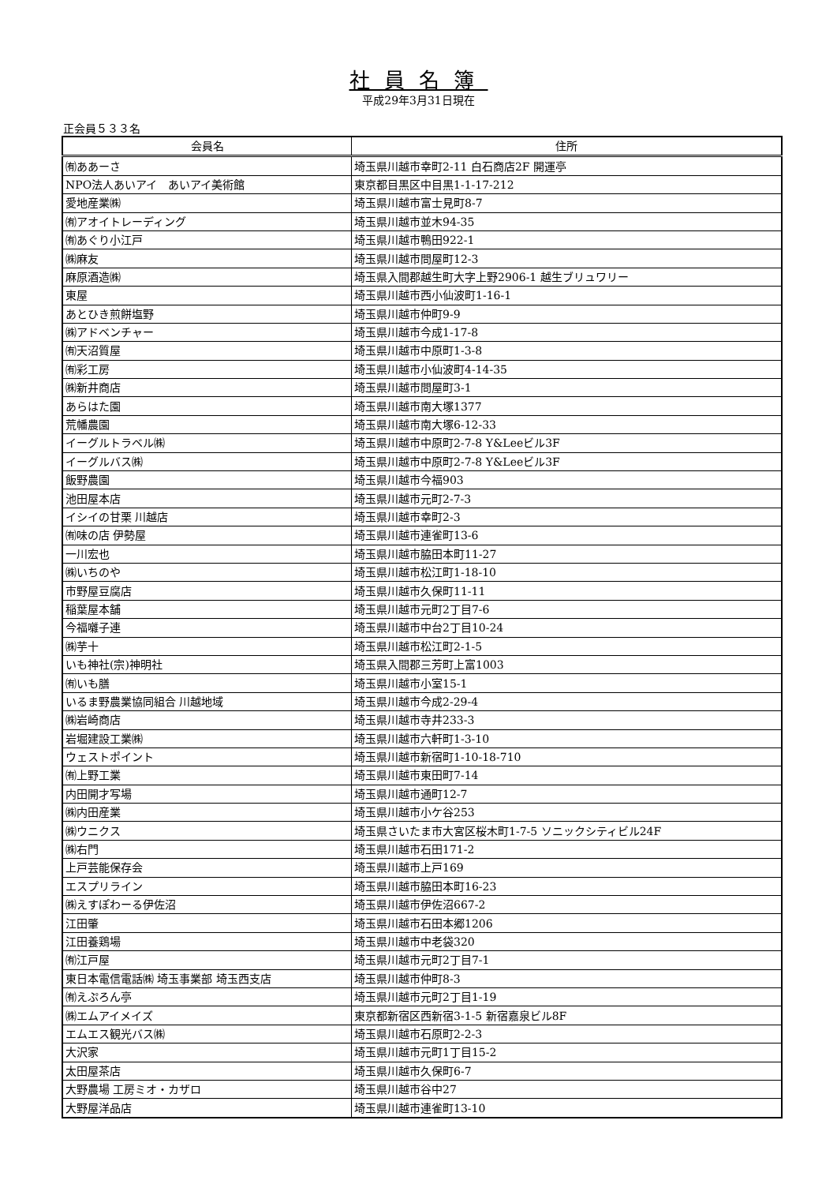社員名簿
平成29年3月31日現在
正会員５３３名
| 会員名 | 住所 |
| --- | --- |
| ㈲ああーさ | 埼玉県川越市幸町2-11 白石商店2F 開運亭 |
| NPO法人あいアイ あいアイ美術館 | 東京都目黒区中目黒1-1-17-212 |
| 愛地産業㈱ | 埼玉県川越市富士見町8-7 |
| ㈲アオイトレーディング | 埼玉県川越市並木94-35 |
| ㈲あぐり小江戸 | 埼玉県川越市鴨田922-1 |
| ㈱麻友 | 埼玉県川越市問屋町12-3 |
| 麻原酒造㈱ | 埼玉県入間郡越生町大字上野2906-1 越生ブリュワリー |
| 東屋 | 埼玉県川越市西小仙波町1-16-1 |
| あとひき煎餅塩野 | 埼玉県川越市仲町9-9 |
| ㈱アドベンチャー | 埼玉県川越市今成1-17-8 |
| ㈲天沼質屋 | 埼玉県川越市中原町1-3-8 |
| ㈲彩工房 | 埼玉県川越市小仙波町4-14-35 |
| ㈱新井商店 | 埼玉県川越市問屋町3-1 |
| あらはた園 | 埼玉県川越市南大塚1377 |
| 荒幡農園 | 埼玉県川越市南大塚6-12-33 |
| イーグルトラベル㈱ | 埼玉県川越市中原町2-7-8 Y&Leeビル3F |
| イーグルバス㈱ | 埼玉県川越市中原町2-7-8 Y&Leeビル3F |
| 飯野農園 | 埼玉県川越市今福903 |
| 池田屋本店 | 埼玉県川越市元町2-7-3 |
| イシイの甘栗 川越店 | 埼玉県川越市幸町2-3 |
| ㈲味の店 伊勢屋 | 埼玉県川越市連雀町13-6 |
| 一川宏也 | 埼玉県川越市脇田本町11-27 |
| ㈱いちのや | 埼玉県川越市松江町1-18-10 |
| 市野屋豆腐店 | 埼玉県川越市久保町11-11 |
| 稲葉屋本舗 | 埼玉県川越市元町2丁目7-6 |
| 今福囃子連 | 埼玉県川越市中台2丁目10-24 |
| ㈱芋十 | 埼玉県川越市松江町2-1-5 |
| いも神社(宗)神明社 | 埼玉県入間郡三芳町上富1003 |
| ㈲いも膳 | 埼玉県川越市小室15-1 |
| いるま野農業協同組合 川越地域 | 埼玉県川越市今成2-29-4 |
| ㈱岩崎商店 | 埼玉県川越市寺井233-3 |
| 岩堀建設工業㈱ | 埼玉県川越市六軒町1-3-10 |
| ウェストポイント | 埼玉県川越市新宿町1-10-18-710 |
| ㈲上野工業 | 埼玉県川越市東田町7-14 |
| 内田開才写場 | 埼玉県川越市通町12-7 |
| ㈱内田産業 | 埼玉県川越市小ケ谷253 |
| ㈱ウニクス | 埼玉県さいたま市大宮区桜木町1-7-5 ソニックシティビル24F |
| ㈱右門 | 埼玉県川越市石田171-2 |
| 上戸芸能保存会 | 埼玉県川越市上戸169 |
| エスプリライン | 埼玉県川越市脇田本町16-23 |
| ㈱えすぽわーる伊佐沼 | 埼玉県川越市伊佐沼667-2 |
| 江田肇 | 埼玉県川越市石田本郷1206 |
| 江田養鶏場 | 埼玉県川越市中老袋320 |
| ㈲江戸屋 | 埼玉県川越市元町2丁目7-1 |
| 東日本電信電話㈱ 埼玉事業部 埼玉西支店 | 埼玉県川越市仲町8-3 |
| ㈲えぷろん亭 | 埼玉県川越市元町2丁目1-19 |
| ㈱エムアイメイズ | 東京都新宿区西新宿3-1-5 新宿嘉泉ビル8F |
| エムエス観光バス㈱ | 埼玉県川越市石原町2-2-3 |
| 大沢家 | 埼玉県川越市元町1丁目15-2 |
| 太田屋茶店 | 埼玉県川越市久保町6-7 |
| 大野農場 工房ミオ・カザロ | 埼玉県川越市谷中27 |
| 大野屋洋品店 | 埼玉県川越市連雀町13-10 |